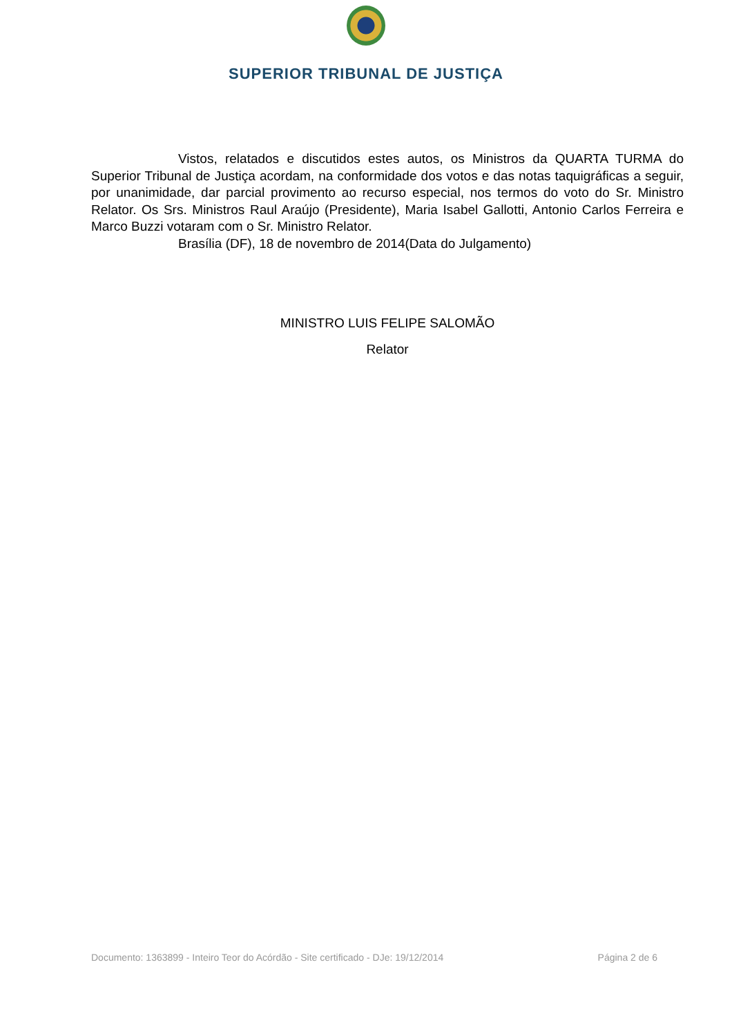SUPERIOR TRIBUNAL DE JUSTIÇA
Vistos, relatados e discutidos estes autos, os Ministros da QUARTA TURMA do Superior Tribunal de Justiça acordam, na conformidade dos votos e das notas taquigráficas a seguir, por unanimidade, dar parcial provimento ao recurso especial, nos termos do voto do Sr. Ministro Relator. Os Srs. Ministros Raul Araújo (Presidente), Maria Isabel Gallotti, Antonio Carlos Ferreira e Marco Buzzi votaram com o Sr. Ministro Relator.
Brasília (DF), 18 de novembro de 2014(Data do Julgamento)
MINISTRO LUIS FELIPE SALOMÃO
Relator
Documento: 1363899 - Inteiro Teor do Acórdão - Site certificado - DJe: 19/12/2014 Página 2 de 6